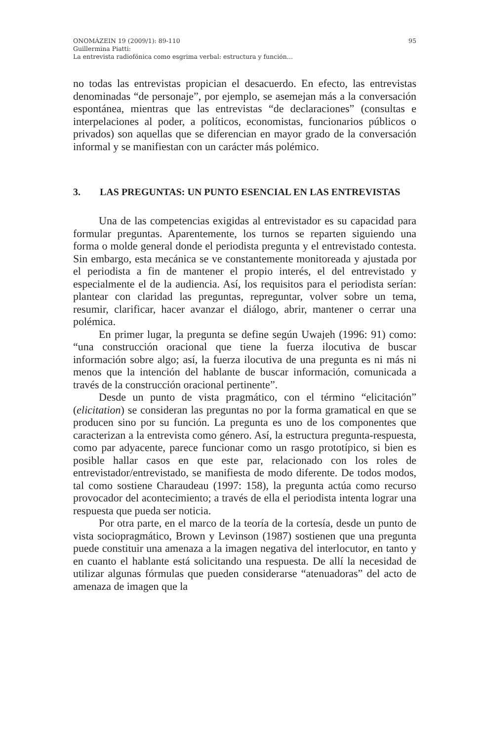ONOMÁZEIN 19 (2009/1): 89-110 95
Guillermina Piatti:
La entrevista radiofónica como esgrima verbal: estructura y función…
no todas las entrevistas propician el desacuerdo. En efecto, las entrevistas denominadas “de personaje”, por ejemplo, se asemejan más a la conversación espontánea, mientras que las entrevistas “de declaraciones” (consultas e interpelaciones al poder, a políticos, economistas, funcionarios públicos o privados) son aquellas que se diferencian en mayor grado de la conversación informal y se manifiestan con un carácter más polémico.
3. LAS PREGUNTAS: UN PUNTO ESENCIAL EN LAS ENTREVISTAS
Una de las competencias exigidas al entrevistador es su capacidad para formular preguntas. Aparentemente, los turnos se reparten siguiendo una forma o molde general donde el periodista pregunta y el entrevistado contesta. Sin embargo, esta mecánica se ve constantemente monitoreada y ajustada por el periodista a fin de mantener el propio interés, el del entrevistado y especialmente el de la audiencia. Así, los requisitos para el periodista serían: plantear con claridad las preguntas, repreguntar, volver sobre un tema, resumir, clarificar, hacer avanzar el diálogo, abrir, mantener o cerrar una polémica.
En primer lugar, la pregunta se define según Uwajeh (1996: 91) como: “una construcción oracional que tiene la fuerza ilocutiva de buscar información sobre algo; así, la fuerza ilocutiva de una pregunta es ni más ni menos que la intención del hablante de buscar información, comunicada a través de la construcción oracional pertinente”.
Desde un punto de vista pragmático, con el término “elicitación” (elicitation) se consideran las preguntas no por la forma gramatical en que se producen sino por su función. La pregunta es uno de los componentes que caracterizan a la entrevista como género. Así, la estructura pregunta-respuesta, como par adyacente, parece funcionar como un rasgo prototípico, si bien es posible hallar casos en que este par, relacionado con los roles de entrevistador/entrevistado, se manifiesta de modo diferente. De todos modos, tal como sostiene Charaudeau (1997: 158), la pregunta actúa como recurso provocador del acontecimiento; a través de ella el periodista intenta lograr una respuesta que pueda ser noticia.
Por otra parte, en el marco de la teoría de la cortesía, desde un punto de vista sociopragmático, Brown y Levinson (1987) sostienen que una pregunta puede constituir una amenaza a la imagen negativa del interlocutor, en tanto y en cuanto el hablante está solicitando una respuesta. De allí la necesidad de utilizar algunas fórmulas que pueden considerarse “atenuadoras” del acto de amenaza de imagen que la